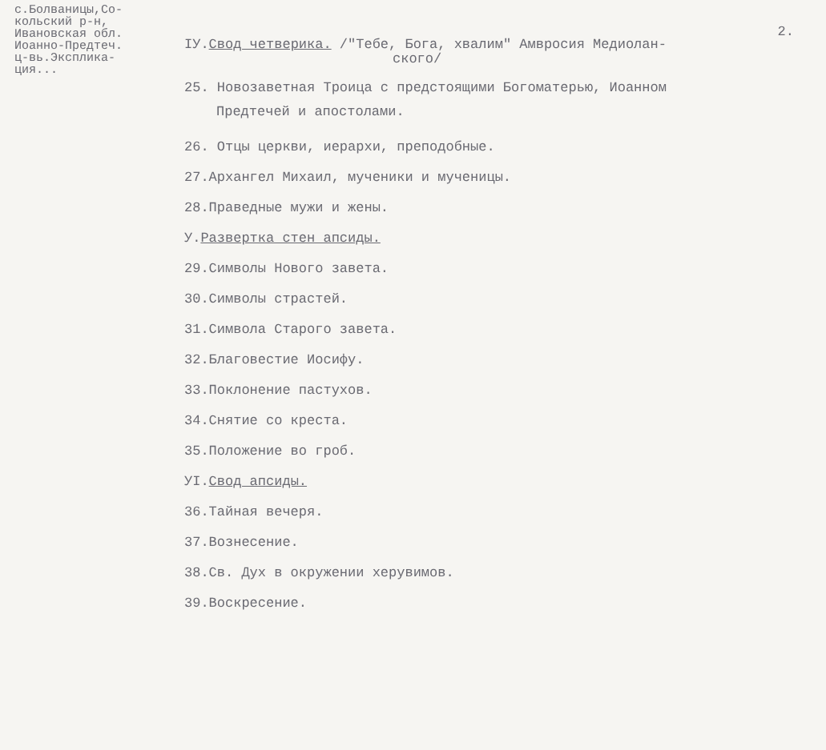с.Болваницы,Со-
кольский р-н,
Ивановская обл.
Иоанно-Предтеч.
ц-вь.Экспликa-
ция...
2.
IУ.Свод четверика. /"Тебе, Бога, хвалим" Амвросия Медиолан-
ского/
25. Новозаветная Троица с предстоящими Богоматерью, Иоанном
Предтечей и апостолами.
26. Отцы церкви, иерархи, преподобные.
27.Архангел Михаил, мученики и мученицы.
28.Праведные мужи и жены.
У.Развертка стен апсиды.
29.Символы Нового завета.
30.Символы страстей.
31.Символа Старого завета.
32.Благовестие Иосифу.
33.Поклонение пастухов.
34.Снятие со креста.
35.Положение во гроб.
УI.Свод апсиды.
36.Тайная вечеря.
37.Вознесение.
38.Св. Дух в окружении херувимов.
39.Воскресение.